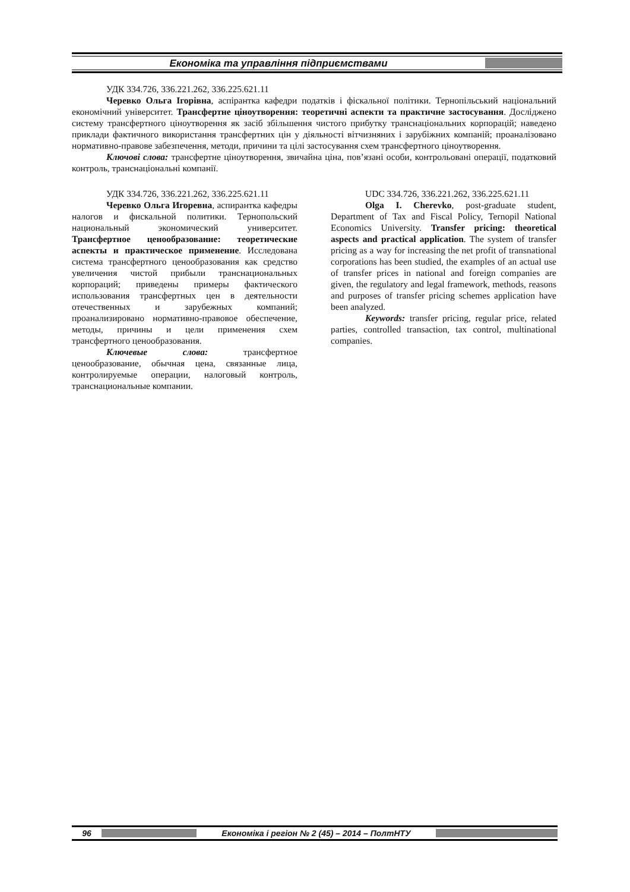Економіка та управління підприємствами
УДК 334.726, 336.221.262, 336.225.621.11
Черевко Ольга Ігорівна, аспірантка кафедри податків і фіскальної політики. Тернопільський національний економічний університет. Трансфертне ціноутворення: теоретичні аспекти та практичне застосування. Досліджено систему трансфертного ціноутворення як засіб збільшення чистого прибутку транснаціональних корпорацій; наведено приклади фактичного використання трансфертних цін у діяльності вітчизняних і зарубіжних компаній; проаналізовано нормативно-правове забезпечення, методи, причини та цілі застосування схем трансфертного ціноутворення.
Ключові слова: трансфертне ціноутворення, звичайна ціна, пов’язані особи, контрольовані операції, податковий контроль, транснаціональні компанії.
УДК 334.726, 336.221.262, 336.225.621.11
Черевко Ольга Игоревна, аспирантка кафедры налогов и фискальной политики. Тернопольский национальный экономический университет. Трансфертное ценообразование: теоретические аспекты и практическое применение. Исследована система трансфертного ценообразования как средство увеличения чистой прибыли транснациональных корпораций; приведены примеры фактического использования трансфертных цен в деятельности отечественных и зарубежных компаний; проанализировано нормативно-правовое обеспечение, методы, причины и цели применения схем трансфертного ценообразования.
Ключевые слова: трансфертное ценообразование, обычная цена, связанные лица, контролируемые операции, налоговый контроль, транснациональные компании.
UDC 334.726, 336.221.262, 336.225.621.11
Olga I. Cherevko, post-graduate student, Department of Tax and Fiscal Policy, Ternopil National Economics University. Transfer pricing: theoretical aspects and practical application. The system of transfer pricing as a way for increasing the net profit of transnational corporations has been studied, the examples of an actual use of transfer prices in national and foreign companies are given, the regulatory and legal framework, methods, reasons and purposes of transfer pricing schemes application have been analyzed.
Keywords: transfer pricing, regular price, related parties, controlled transaction, tax control, multinational companies.
96
Економіка і регіон № 2 (45) – 2014 – ПолтНТУ